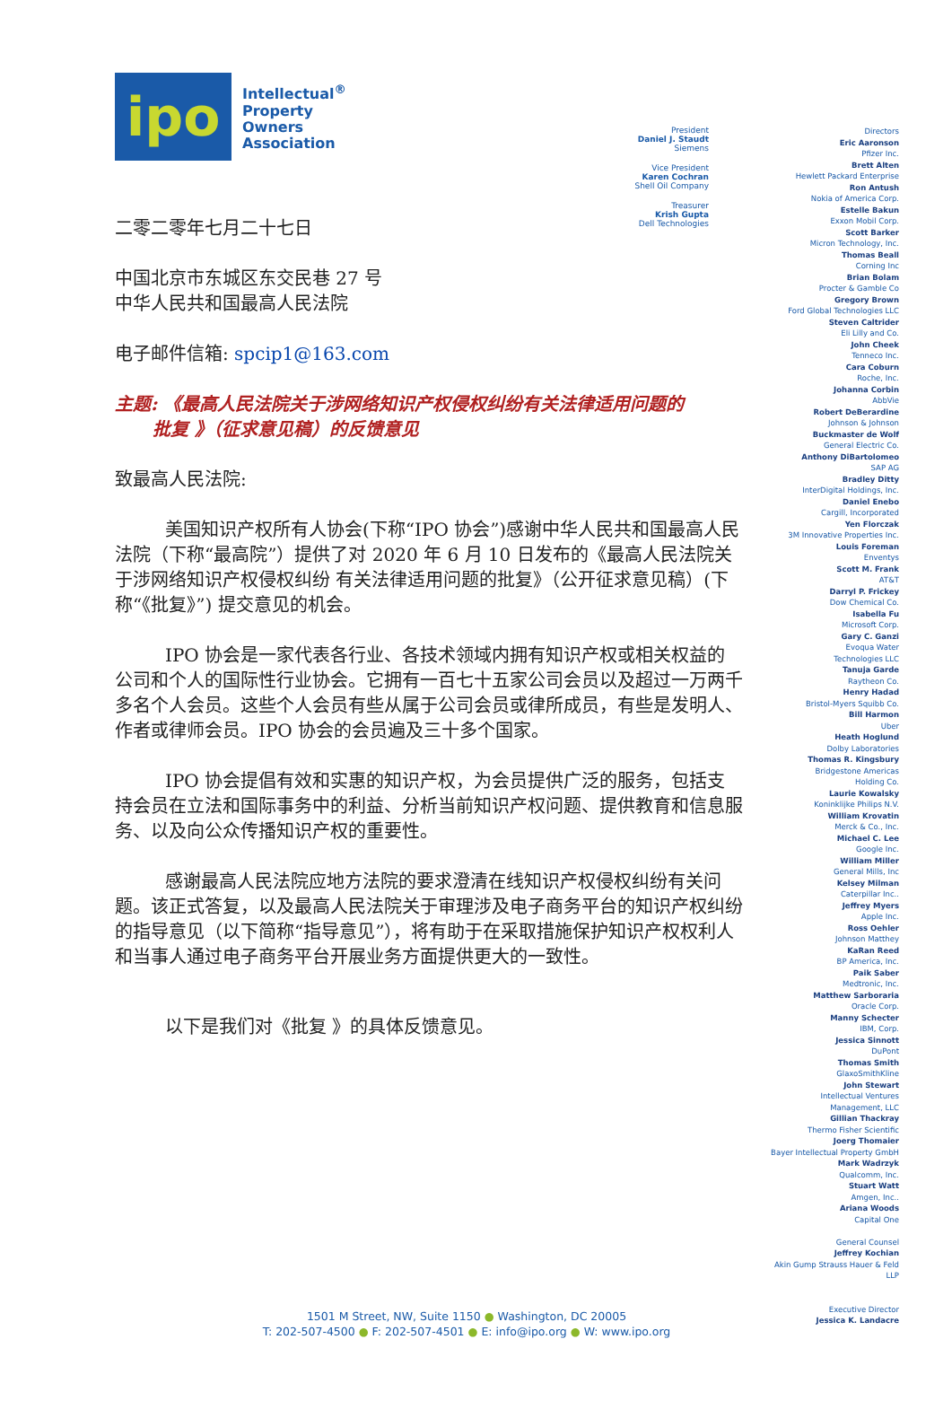ipo
Intellectual<sup>®</sup>
Property
Owners
Association
二零二零年七月二十七日
中国北京市东城区东交民巷 27 号
中华人民共和国最高人民法院
电子邮件信箱: spcip1@163.com
主题: 《最高人民法院关于涉网络知识产权侵权纠纷有关法律适用问题的
批复 》（征求意见稿）的反馈意见
致最高人民法院:
美国知识产权所有人协会(下称“IPO 协会”)感谢中华人民共和国最高人民法院（下称“最高院”）提供了对 2020 年 6 月 10 日发布的《最高人民法院关于涉网络知识产权侵权纠纷 有关法律适用问题的批复》（公开征求意见稿）(下称“《批复》”) 提交意见的机会。
IPO 协会是一家代表各行业、各技术领域内拥有知识产权或相关权益的公司和个人的国际性行业协会。它拥有一百七十五家公司会员以及超过一万两千多名个人会员。这些个人会员有些从属于公司会员或律所成员，有些是发明人、作者或律师会员。IPO 协会的会员遍及三十多个国家。
IPO 协会提倡有效和实惠的知识产权，为会员提供广泛的服务，包括支持会员在立法和国际事务中的利益、分析当前知识产权问题、提供教育和信息服务、以及向公众传播知识产权的重要性。
感谢最高人民法院应地方法院的要求澄清在线知识产权侵权纠纷有关问题。该正式答复，以及最高人民法院关于审理涉及电子商务平台的知识产权纠纷的指导意见（以下简称“指导意见”），将有助于在采取措施保护知识产权权利人和当事人通过电子商务平台开展业务方面提供更大的一致性。
以下是我们对《批复 》的具体反馈意见。
President
Daniel J. Staudt
Siemens
Vice President
Karen Cochran
Shell Oil Company
Treasurer
Krish Gupta
Dell Technologies
Directors
Eric Aaronson
Pfizer Inc.
Brett Alten
Hewlett Packard Enterprise
Ron Antush
Nokia of America Corp.
Estelle Bakun
Exxon Mobil Corp.
Scott Barker
Micron Technology, Inc.
Thomas Beall
Corning Inc
Brian Bolam
Procter & Gamble Co
Gregory Brown
Ford Global Technologies LLC
Steven Caltrider
Eli Lilly and Co.
John Cheek
Tenneco Inc.
Cara Coburn
Roche, Inc.
Johanna Corbin
AbbVie
Robert DeBerardine
Johnson & Johnson
Buckmaster de Wolf
General Electric Co.
Anthony DiBartolomeo
SAP AG
Bradley Ditty
InterDigital Holdings, Inc.
Daniel Enebo
Cargill, Incorporated
Yen Florczak
3M Innovative Properties Inc.
Louis Foreman
Enventys
Scott M. Frank
AT&T
Darryl P. Frickey
Dow Chemical Co.
Isabella Fu
Microsoft Corp.
Gary C. Ganzi
Evoqua Water
Technologies LLC
Tanuja Garde
Raytheon Co.
Henry Hadad
Bristol-Myers Squibb Co.
Bill Harmon
Uber
Heath Hoglund
Dolby Laboratories
Thomas R. Kingsbury
Bridgestone Americas
Holding Co.
Laurie Kowalsky
Koninklijke Philips N.V.
William Krovatin
Merck & Co., Inc.
Michael C. Lee
Google Inc.
William Miller
General Mills, Inc
Kelsey Milman
Caterpillar Inc..
Jeffrey Myers
Apple Inc.
Ross Oehler
Johnson Matthey
KaRan Reed
BP America, Inc.
Paik Saber
Medtronic, Inc.
Matthew Sarboraria
Oracle Corp.
Manny Schecter
IBM, Corp.
Jessica Sinnott
DuPont
Thomas Smith
GlaxoSmithKline
John Stewart
Intellectual Ventures
Management, LLC
Gillian Thackray
Thermo Fisher Scientific
Joerg Thomaier
Bayer Intellectual Property GmbH
Mark Wadrzyk
Qualcomm, Inc.
Stuart Watt
Amgen, Inc..
Ariana Woods
Capital One
General Counsel
Jeffrey Kochian
Akin Gump Strauss Hauer & Feld
LLP
Executive Director
Jessica K. Landacre
1501 M Street, NW, Suite 1150 ● Washington, DC 20005
T: 202-507-4500 ● F: 202-507-4501 ● E: info@ipo.org ● W: www.ipo.org